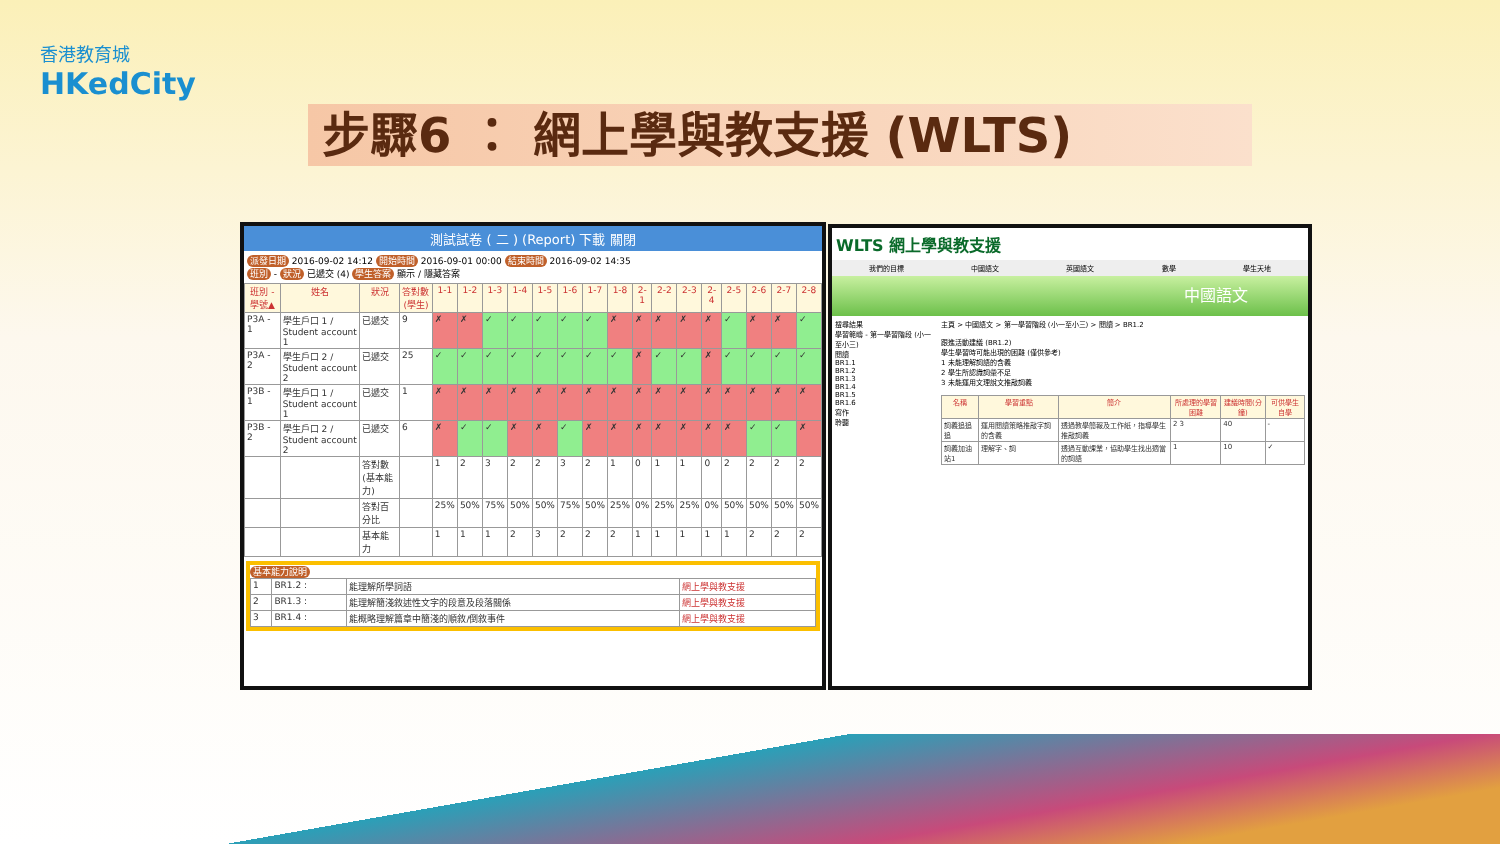香港教育城
HKedCity
步驟6 ： 網上學與教支援 (WLTS)
測試試卷 ( 二 ) (Report) 下載 關閉
派發日期 2016-09-02 14:12 開始時間 2016-09-01 00:00 結束時間 2016-09-02 14:35
班別 - 狀況 已遞交 (4) 學生答案 顯示 / 隱藏答案
| 班別 - 學號▲ | 姓名 | 狀況 | 答對數(學生) | 1-1 | 1-2 | 1-3 | 1-4 | 1-5 | 1-6 | 1-7 | 1-8 | 2-1 | 2-2 | 2-3 | 2-4 | 2-5 | 2-6 | 2-7 | 2-8 |
| --- | --- | --- | --- | --- | --- | --- | --- | --- | --- | --- | --- | --- | --- | --- | --- | --- | --- | --- | --- |
| P3A - 1 | 學生戶口 1 / Student account 1 | 已遞交 | 9 | ✗ | ✗ | ✓ | ✓ | ✓ | ✓ | ✓ | ✗ | ✗ | ✗ | ✗ | ✗ | ✓ | ✗ | ✗ | ✓ |
| P3A - 2 | 學生戶口 2 / Student account 2 | 已遞交 | 25 | ✓ | ✓ | ✓ | ✓ | ✓ | ✓ | ✓ | ✓ | ✗ | ✓ | ✓ | ✗ | ✓ | ✓ | ✓ | ✓ |
| P3B - 1 | 學生戶口 1 / Student account 1 | 已遞交 | 1 | ✗ | ✗ | ✗ | ✗ | ✗ | ✗ | ✗ | ✗ | ✗ | ✗ | ✗ | ✗ | ✗ | ✗ | ✗ | ✗ |
| P3B - 2 | 學生戶口 2 / Student account 2 | 已遞交 | 6 | ✗ | ✓ | ✓ | ✗ | ✗ | ✓ | ✗ | ✗ | ✗ | ✗ | ✗ | ✗ | ✗ | ✓ | ✓ | ✗ |
| | | 答對數(基本能力) | | 1 | 2 | 3 | 2 | 2 | 3 | 2 | 1 | 0 | 1 | 1 | 0 | 2 | 2 | 2 | 2 |
| | | 答對百分比 | | 25% | 50% | 75% | 50% | 50% | 75% | 50% | 25% | 0% | 25% | 25% | 0% | 50% | 50% | 50% | 50% |
| | | 基本能力 | | 1 | 1 | 1 | 2 | 3 | 2 | 2 | 2 | 1 | 1 | 1 | 1 | 1 | 2 | 2 | 2 |
基本能力說明
| 1 | BR1.2 : | 能理解所學詞語 | 網上學與教支援 |
| 2 | BR1.3 : | 能理解簡淺敘述性文字的段意及段落關係 | 網上學與教支援 |
| 3 | BR1.4 : | 能概略理解篇章中簡淺的順敘/倒敘事件 | 網上學與教支援 |
WLTS 網上學與教支援
我們的目標 中國語文 英國語文 數學 學生天地
中國語文
搜尋結果
學習範疇 - 第一學習階段 (小一至小三)
閱讀
BR1.1
BR1.2
BR1.3
BR1.4
BR1.5
BR1.6
寫作
聆聽
主頁 > 中國語文 > 第一學習階段 (小一至小三) > 閱讀 > BR1.2
跟進活動建議 (BR1.2)
學生學習時可能出現的困難 (僅供參考)
1 未能理解詞語的含義
2 學生所認識詞彙不足
3 未能運用文理說文推敲詞義
| 名稱 | 學習重點 | 簡介 | 所處理的學習困難 | 建議時間(分鐘) | 可供學生自學 |
| --- | --- | --- | --- | --- | --- |
| 詞義追追追 | 運用閱讀策略推敲字詞的含義 | 透過教學簡報及工作紙，指導學生推敲詞義 | 2 3 | 40 | - |
| 詞義加油站1 | 理解字、詞 | 透過互動課業，協助學生找出適當的詞語 | 1 | 10 | ✓ |